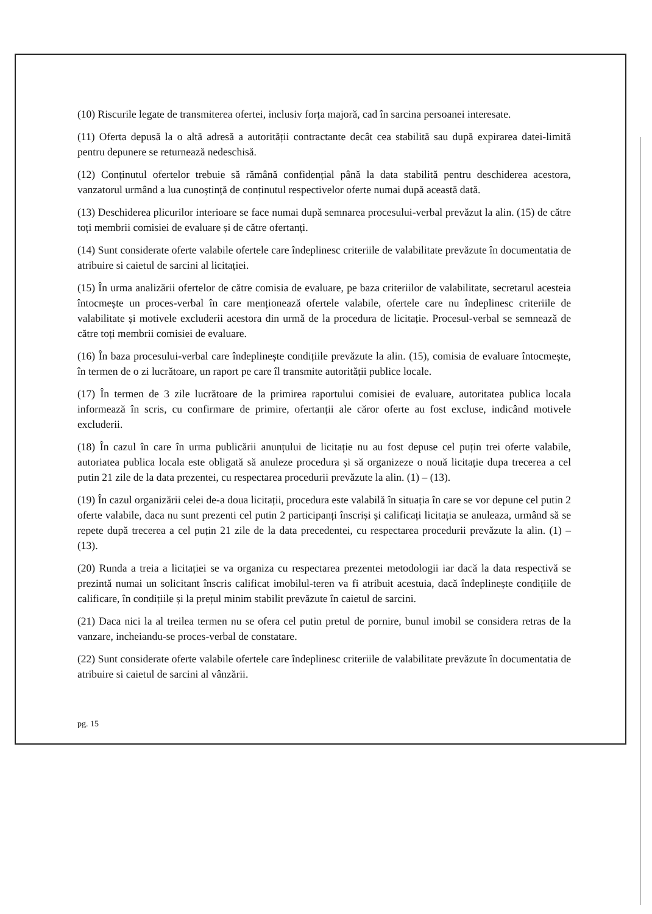(10) Riscurile legate de transmiterea ofertei, inclusiv forța majoră, cad în sarcina persoanei interesate.
(11) Oferta depusă la o altă adresă a autorității contractante decât cea stabilită sau după expirarea datei-limită pentru depunere se returnează nedeschisă.
(12) Conținutul ofertelor trebuie să rămână confidențial până la data stabilită pentru deschiderea acestora, vanzatorul urmând a lua cunoștință de conținutul respectivelor oferte numai după această dată.
(13) Deschiderea plicurilor interioare se face numai după semnarea procesului-verbal prevăzut la alin. (15) de către toți membrii comisiei de evaluare și de către ofertanți.
(14) Sunt considerate oferte valabile ofertele care îndeplinesc criteriile de valabilitate prevăzute în documentatia de atribuire si caietul de sarcini al licitației.
(15) În urma analizării ofertelor de către comisia de evaluare, pe baza criteriilor de valabilitate, secretarul acesteia întocmește un proces-verbal în care menționează ofertele valabile, ofertele care nu îndeplinesc criteriile de valabilitate și motivele excluderii acestora din urmă de la procedura de licitație. Procesul-verbal se semnează de către toți membrii comisiei de evaluare.
(16) În baza procesului-verbal care îndeplinește condițiile prevăzute la alin. (15), comisia de evaluare întocmește, în termen de o zi lucrătoare, un raport pe care îl transmite autorității publice locale.
(17) În termen de 3 zile lucrătoare de la primirea raportului comisiei de evaluare, autoritatea publica locala informează în scris, cu confirmare de primire, ofertanții ale căror oferte au fost excluse, indicând motivele excluderii.
(18) În cazul în care în urma publicării anunțului de licitație nu au fost depuse cel puțin trei oferte valabile, autoriatea publica locala este obligată să anuleze procedura și să organizeze o nouă licitație dupa trecerea a cel putin 21 zile de la data prezentei, cu respectarea procedurii prevăzute la alin. (1) – (13).
(19) În cazul organizării celei de-a doua licitații, procedura este valabilă în situația în care se vor depune cel putin 2 oferte valabile, daca nu sunt prezenti cel putin 2 participanți înscriși și calificați licitația se anuleaza, urmând să se repete după trecerea a cel puțin 21 zile de la data precedentei, cu respectarea procedurii prevăzute la alin. (1) – (13).
(20) Runda a treia a licitației se va organiza cu respectarea prezentei metodologii iar dacă la data respectivă se prezintă numai un solicitant înscris calificat imobilul-teren va fi atribuit acestuia, dacă îndeplinește condițiile de calificare, în condițiile și la prețul minim stabilit prevăzute în caietul de sarcini.
(21) Daca nici la al treilea termen nu se ofera cel putin pretul de pornire, bunul imobil se considera retras de la vanzare, incheiandu-se proces-verbal de constatare.
(22) Sunt considerate oferte valabile ofertele care îndeplinesc criteriile de valabilitate prevăzute în documentatia de atribuire si caietul de sarcini al vânzării.
pg. 15